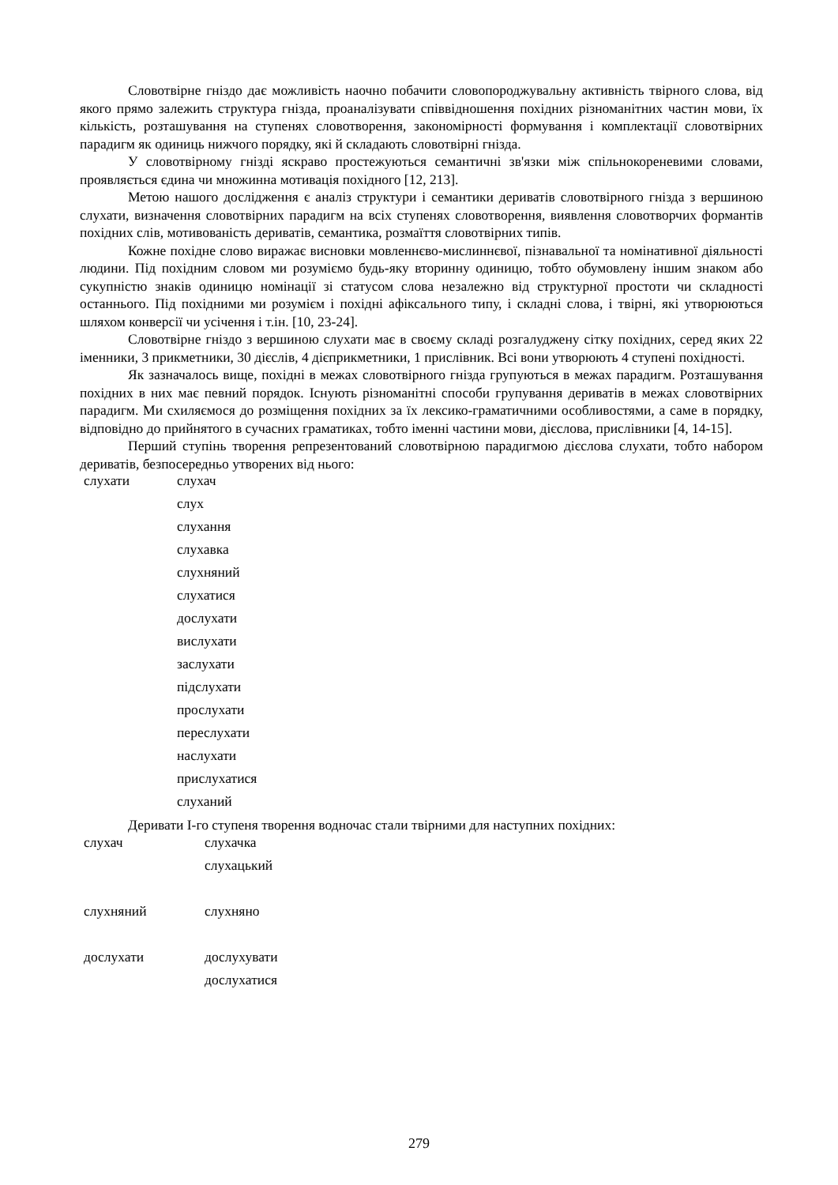Словотвірне гніздо дає можливість наочно побачити словопороджувальну активність твірного слова, від якого прямо залежить структура гнізда, проаналізувати співвідношення похідних різноманітних частин мови, їх кількість, розташування на ступенях словотворення, закономірності формування і комплектації словотвірних парадигм як одиниць нижчого порядку, які й складають словотвірні гнізда.
У словотвірному гнізді яскраво простежуються семантичні зв'язки між спільнокореневими словами, проявляється єдина чи множинна мотивація похідного [12, 213].
Метою нашого дослідження є аналіз структури і семантики дериватів словотвірного гнізда з вершиною слухати, визначення словотвірних парадигм на всіх ступенях словотворення, виявлення словотворчих формантів похідних слів, мотивованість дериватів, семантика, розмаїття словотвірних типів.
Кожне похідне слово виражає висновки мовленнєво-мислиннєвої, пізнавальної та номінативної діяльності людини. Під похідним словом ми розуміємо будь-яку вторинну одиницю, тобто обумовлену іншим знаком або сукупністю знаків одиницю номінації зі статусом слова незалежно від структурної простоти чи складності останнього. Під похідними ми розумієм і похідні афіксального типу, і складні слова, і твірні, які утворюються шляхом конверсії чи усічення і т.ін. [10, 23-24].
Словотвірне гніздо з вершиною слухати має в своєму складі розгалуджену сітку похідних, серед яких 22 іменники, 3 прикметники, 30 дієслів, 4 дієприкметники, 1 прислівник. Всі вони утворюють 4 ступені похідності.
Як зазначалось вище, похідні в межах словотвірного гнізда групуються в межах парадигм. Розташування похідних в них має певний порядок. Існують різноманітні способи групування дериватів в межах словотвірних парадигм. Ми схиляємося до розміщення похідних за їх лексико-граматичними особливостями, а саме в порядку, відповідно до прийнятого в сучасних граматиках, тобто іменні частини мови, дієслова, прислівники [4, 14-15].
Перший ступінь творення репрезентований словотвірною парадигмою дієслова слухати, тобто набором дериватів, безпосередньо утворених від нього:
| слухати | слухач |
| | слух |
| | слухання |
| | слухавка |
| | слухняний |
| | слухатися |
| | дослухати |
| | вислухати |
| | заслухати |
| | підслухати |
| | прослухати |
| | переслухати |
| | наслухати |
| | прислухатися |
| | слуханий |
Деривати I-го ступеня творення водночас стали твірними для наступних похідних:
| слухач | слухачка |
| | слухацький |
| слухняний | слухняно |
| дослухати | дослухувати |
| | дослухатися |
279